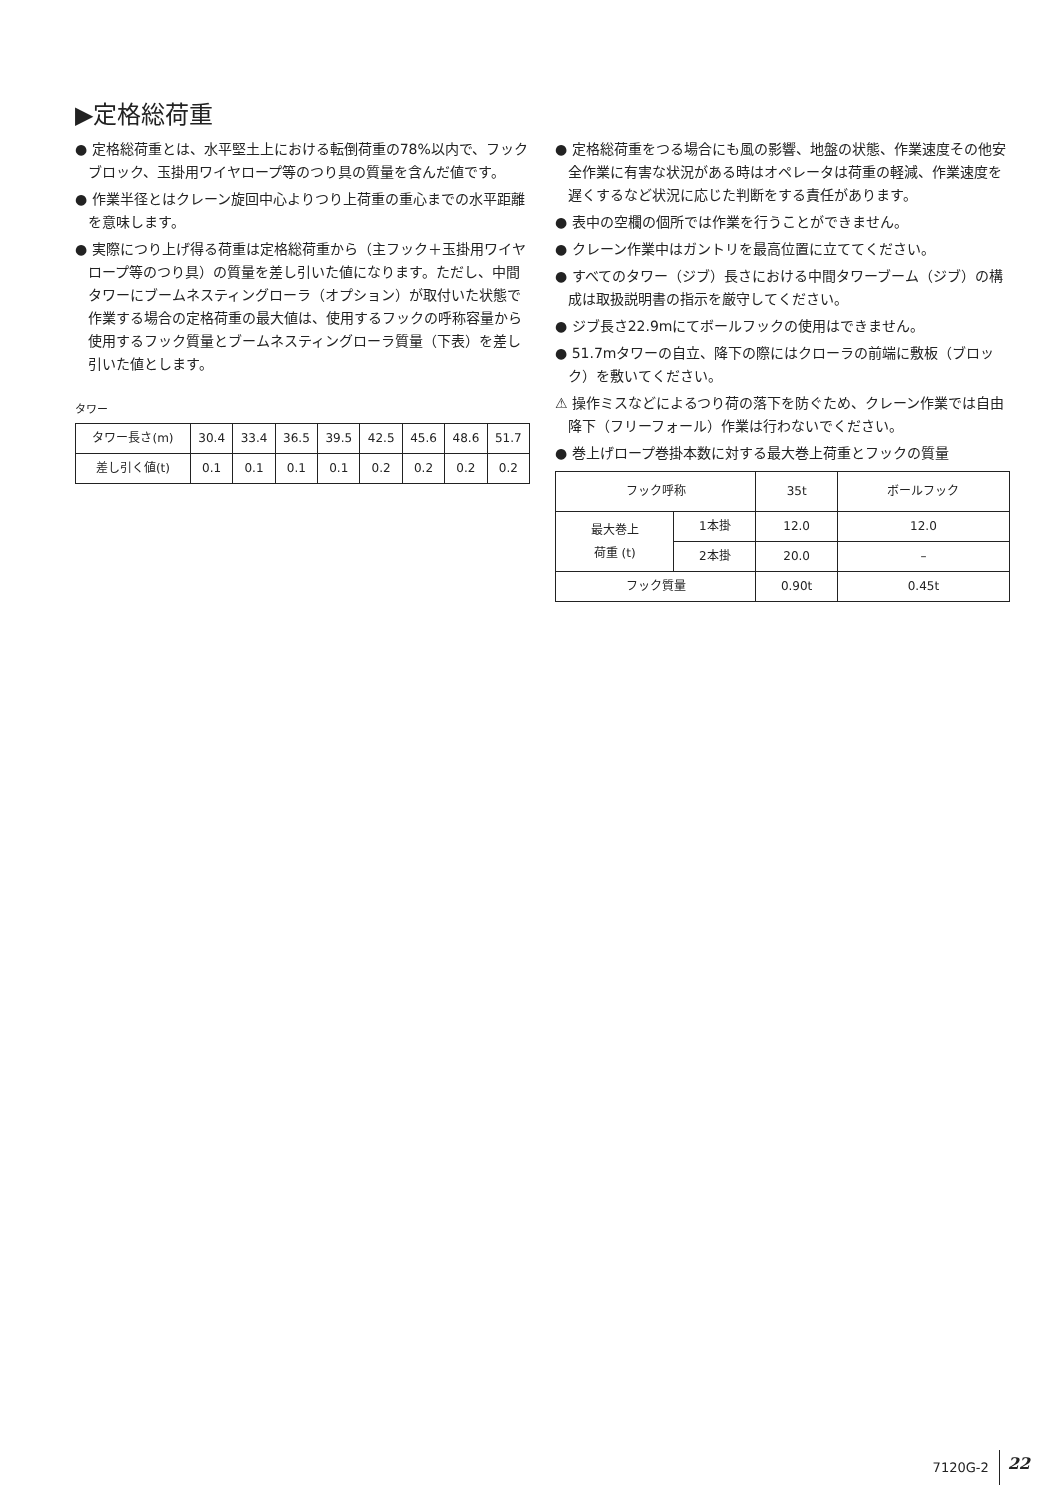▶定格総荷重
● 定格総荷重とは、水平堅土上における転倒荷重の78%以内で、フックブロック、玉掛用ワイヤロープ等のつり具の質量を含んだ値です。
● 作業半径とはクレーン旋回中心よりつり上荷重の重心までの水平距離を意味します。
● 実際につり上げ得る荷重は定格総荷重から（主フック＋玉掛用ワイヤロープ等のつり具）の質量を差し引いた値になります。ただし、中間タワーにブームネスティングローラ（オプション）が取付いた状態で作業する場合の定格荷重の最大値は、使用するフックの呼称容量から使用するフック質量とブームネスティングローラ質量（下表）を差し引いた値とします。
タワー
| タワー長さ(m) | 30.4 | 33.4 | 36.5 | 39.5 | 42.5 | 45.6 | 48.6 | 51.7 |
| 差し引く値(t) | 0.1 | 0.1 | 0.1 | 0.1 | 0.2 | 0.2 | 0.2 | 0.2 |
● 定格総荷重をつる場合にも風の影響、地盤の状態、作業速度その他安全作業に有害な状況がある時はオペレータは荷重の軽減、作業速度を遅くするなど状況に応じた判断をする責任があります。
● 表中の空欄の個所では作業を行うことができません。
● クレーン作業中はガントリを最高位置に立ててください。
● すべてのタワー（ジブ）長さにおける中間タワーブーム（ジブ）の構成は取扱説明書の指示を厳守してください。
● ジブ長さ22.9mにてボールフックの使用はできません。
● 51.7mタワーの自立、降下の際にはクローラの前端に敷板（ブロック）を敷いてください。
⚠ 操作ミスなどによるつり荷の落下を防ぐため、クレーン作業では自由降下（フリーフォール）作業は行わないでください。
● 巻上げロープ巻掛本数に対する最大巻上荷重とフックの質量
| フック呼称 | | 35t | ボールフック |
| --- | --- | --- | --- |
| 最大巻上 荷重 (t) | 1本掛 | 12.0 | 12.0 |
| | 2本掛 | 20.0 | – |
| フック質量 | | 0.90t | 0.45t |
7120G-2 22